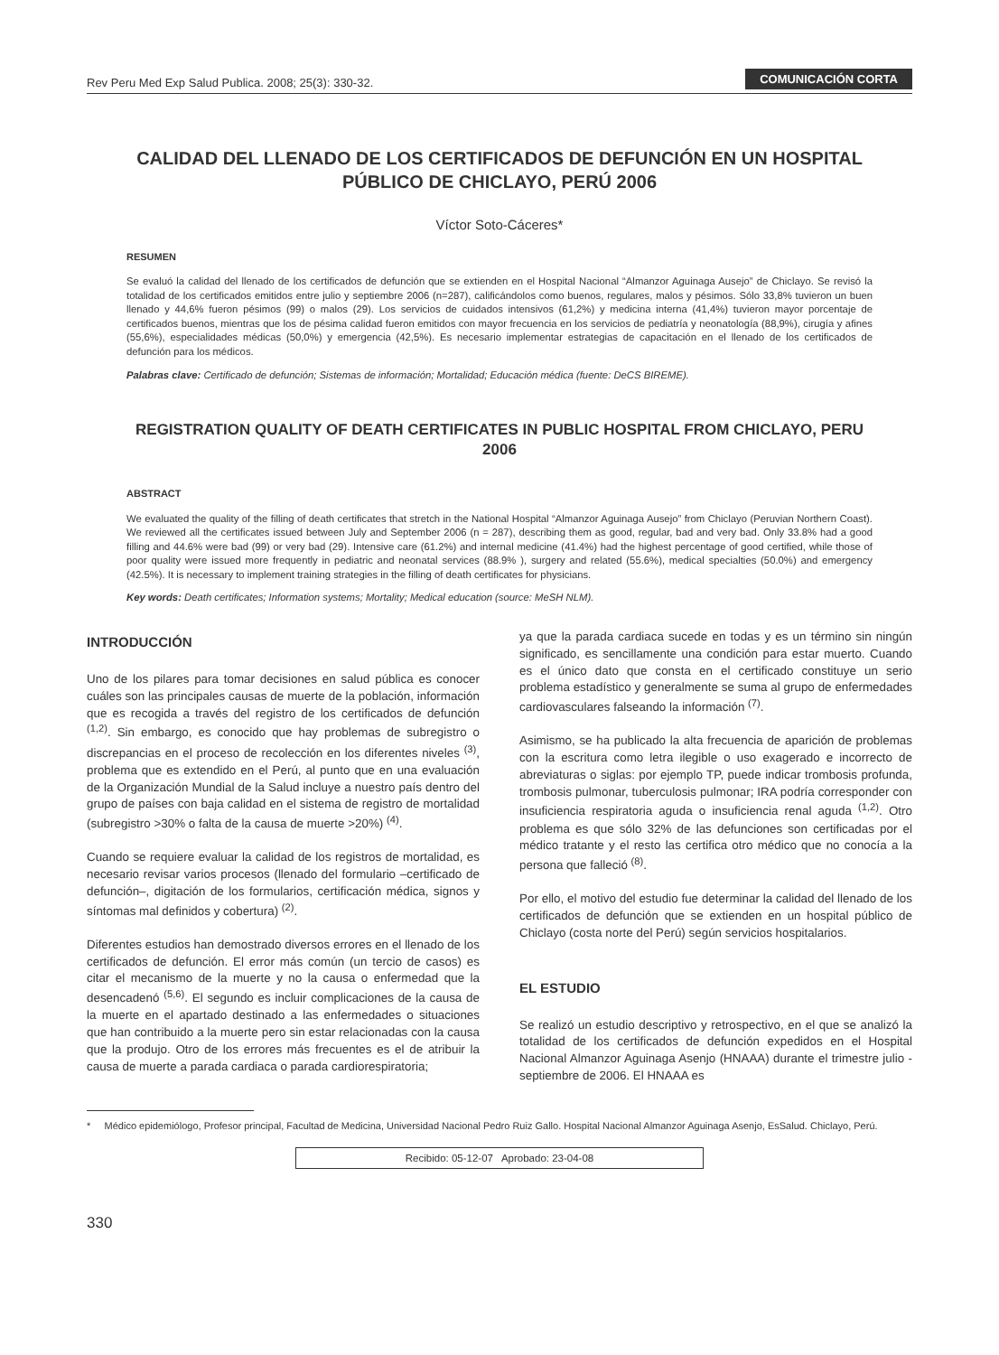Rev Peru Med Exp Salud Publica. 2008; 25(3): 330-32. COMUNICACIÓN CORTA
CALIDAD DEL LLENADO DE LOS CERTIFICADOS DE DEFUNCIÓN EN UN HOSPITAL PÚBLICO DE CHICLAYO, PERÚ 2006
Víctor Soto-Cáceres*
RESUMEN
Se evaluó la calidad del llenado de los certificados de defunción que se extienden en el Hospital Nacional “Almanzor Aguinaga Ausejo” de Chiclayo. Se revisó la totalidad de los certificados emitidos entre julio y septiembre 2006 (n=287), calificándolos como buenos, regulares, malos y pésimos. Sólo 33,8% tuvieron un buen llenado y 44,6% fueron pésimos (99) o malos (29). Los servicios de cuidados intensivos (61,2%) y medicina interna (41,4%) tuvieron mayor porcentaje de certificados buenos, mientras que los de pésima calidad fueron emitidos con mayor frecuencia en los servicios de pediatría y neonatología (88,9%), cirugía y afines (55,6%), especialidades médicas (50,0%) y emergencia (42,5%). Es necesario implementar estrategias de capacitación en el llenado de los certificados de defunción para los médicos.
Palabras clave: Certificado de defunción; Sistemas de información; Mortalidad; Educación médica (fuente: DeCS BIREME).
REGISTRATION QUALITY OF DEATH CERTIFICATES IN PUBLIC HOSPITAL FROM CHICLAYO, PERU 2006
ABSTRACT
We evaluated the quality of the filling of death certificates that stretch in the National Hospital “Almanzor Aguinaga Ausejo” from Chiclayo (Peruvian Northern Coast). We reviewed all the certificates issued between July and September 2006 (n = 287), describing them as good, regular, bad and very bad. Only 33.8% had a good filling and 44.6% were bad (99) or very bad (29). Intensive care (61.2%) and internal medicine (41.4%) had the highest percentage of good certified, while those of poor quality were issued more frequently in pediatric and neonatal services (88.9% ), surgery and related (55.6%), medical specialties (50.0%) and emergency (42.5%). It is necessary to implement training strategies in the filling of death certificates for physicians.
Key words: Death certificates; Information systems; Mortality; Medical education (source: MeSH NLM).
INTRODUCCIÓN
Uno de los pilares para tomar decisiones en salud pública es conocer cuáles son las principales causas de muerte de la población, información que es recogida a través del registro de los certificados de defunción <sup>(1,2)</sup>. Sin embargo, es conocido que hay problemas de subregistro o discrepancias en el proceso de recolección en los diferentes niveles <sup>(3)</sup>, problema que es extendido en el Perú, al punto que en una evaluación de la Organización Mundial de la Salud incluye a nuestro país dentro del grupo de países con baja calidad en el sistema de registro de mortalidad (subregistro >30% o falta de la causa de muerte >20%) <sup>(4)</sup>.
Cuando se requiere evaluar la calidad de los registros de mortalidad, es necesario revisar varios procesos (llenado del formulario –certificado de defunción–, digitación de los formularios, certificación médica, signos y síntomas mal definidos y cobertura) <sup>(2)</sup>.
Diferentes estudios han demostrado diversos errores en el llenado de los certificados de defunción. El error más común (un tercio de casos) es citar el mecanismo de la muerte y no la causa o enfermedad que la desencadenó <sup>(5,6)</sup>. El segundo es incluir complicaciones de la causa de la muerte en el apartado destinado a las enfermedades o situaciones que han contribuido a la muerte pero sin estar relacionadas con la causa que la produjo. Otro de los errores más frecuentes es el de atribuir la causa de muerte a parada cardiaca o parada cardiorespiratoria;
ya que la parada cardiaca sucede en todas y es un término sin ningún significado, es sencillamente una condición para estar muerto. Cuando es el único dato que consta en el certificado constituye un serio problema estadístico y generalmente se suma al grupo de enfermedades cardiovasculares falseando la información <sup>(7)</sup>.
Asimismo, se ha publicado la alta frecuencia de aparición de problemas con la escritura como letra ilegible o uso exagerado e incorrecto de abreviaturas o siglas: por ejemplo TP, puede indicar trombosis profunda, trombosis pulmonar, tuberculosis pulmonar; IRA podría corresponder con insuficiencia respiratoria aguda o insuficiencia renal aguda <sup>(1,2)</sup>. Otro problema es que sólo 32% de las defunciones son certificadas por el médico tratante y el resto las certifica otro médico que no conocía a la persona que falleció <sup>(8)</sup>.
Por ello, el motivo del estudio fue determinar la calidad del llenado de los certificados de defunción que se extienden en un hospital público de Chiclayo (costa norte del Perú) según servicios hospitalarios.
EL ESTUDIO
Se realizó un estudio descriptivo y retrospectivo, en el que se analizó la totalidad de los certificados de defunción expedidos en el Hospital Nacional Almanzor Aguinaga Asenjo (HNAAA) durante el trimestre julio - septiembre de 2006. El HNAAA es
* Médico epidemiólogo, Profesor principal, Facultad de Medicina, Universidad Nacional Pedro Ruiz Gallo. Hospital Nacional Almanzor Aguinaga Asenjo, EsSalud. Chiclayo, Perú.
Recibido: 05-12-07 Aprobado: 23-04-08
330